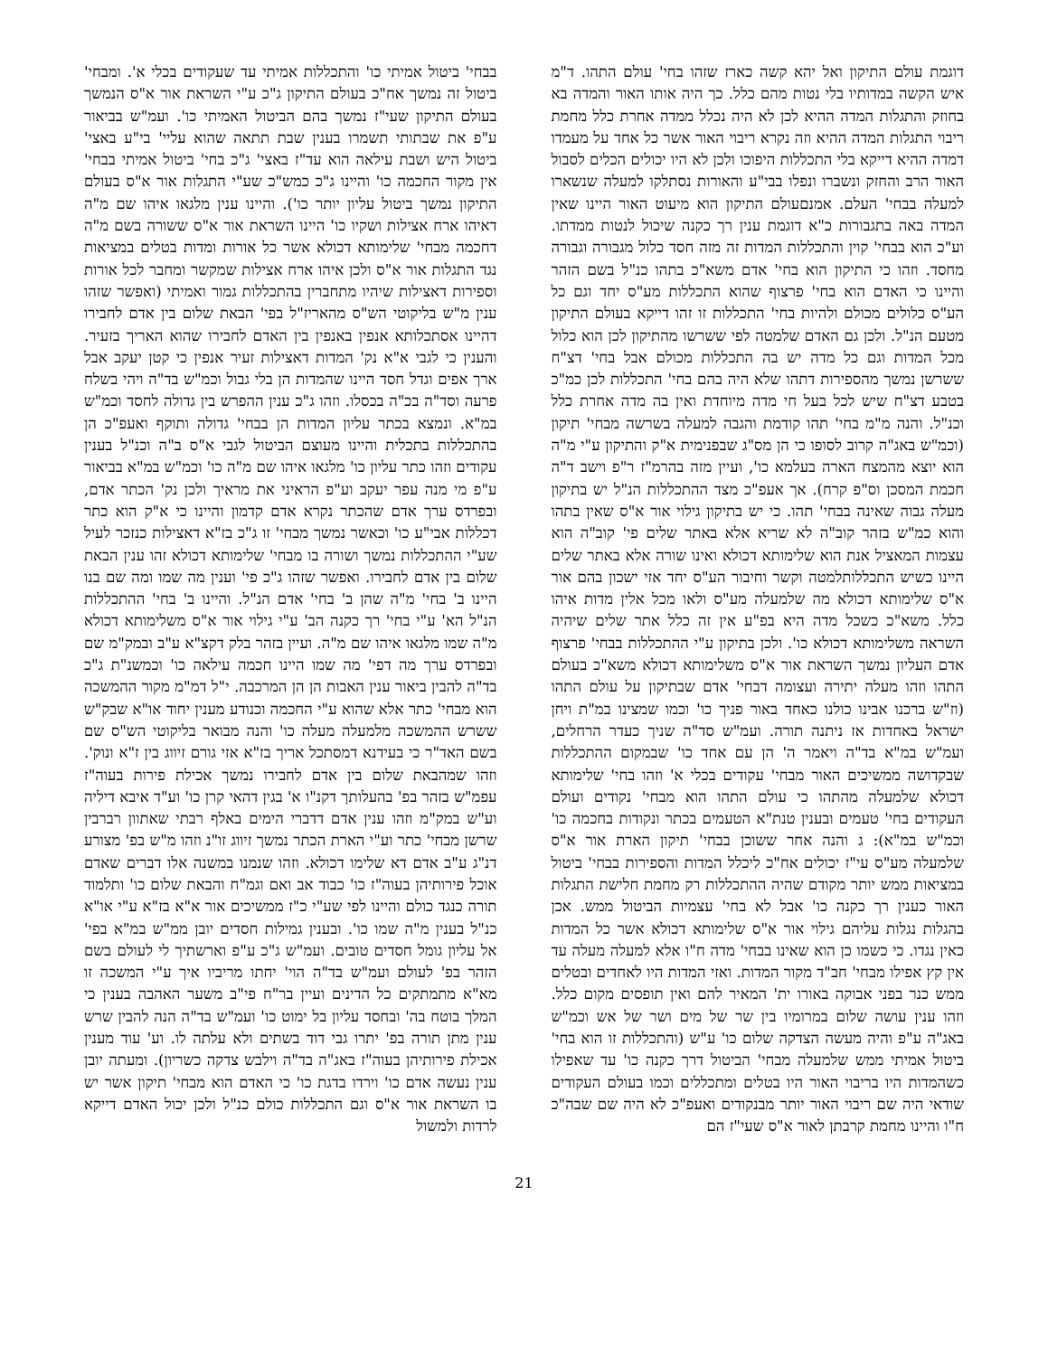דוגמת עולם התיקון ואל יהא קשה כארז שזהו בחי' עולם התהו. ד"מ איש הקשה במדותיו בלי נטות מהם כלל. כך היה אותו האור והמדה בא בחוזק והתגלות המדה ההיא לכן לא היה נכלל ממדה אחרת כלל מחמת ריבוי התגלות המדה ההיא וזה נקרא ריבוי האור אשר כל אחד על מעמדו דמדה ההיא דייקא בלי התכללות היפוכו ולכן לא היו יכולים הכלים לסבול האור הרב והחזק ונשברו ונפלו בבי"ע והאורות נסתלקו למעלה שנשארו למעלה בבחי' העלם. אמנםעולם התיקון הוא מיעוט האור היינו שאין המדה באה בתגבורות כ"א דוגמת ענין רך כקנה שיכול לנטות ממדתו. וע"כ הוא בבחי' קוין והתכללות המדות זה מזה חסד כלול מגבורה וגבורה מחסד. וזהו כי התיקון הוא בחי' אדם משא"כ בתהו כנ"ל בשם הזהר והיינו כי האדם הוא בחי' פרצוף שהוא התכללות מע"ס יחד וגם כל הע"ס כלולים מכולם ולהיות בחי' התכללות זו זהו דייקא בעולם התיקון מטעם הנ"ל. ולכן גם האדם שלמטה לפי ששרשו מהתיקון לכן הוא כלול מכל המדות וגם כל מדה יש בה התכללות מכולם אבל בחי' דצ"ח ששרשן נמשך מהספירות דתהו שלא היה בהם בחי' התכללות לכן כמ"כ בטבע דצ"ח שיש לכל בעל חי מדה מיוחדת ואין בה מדה אחרת כלל וכנ"ל. והנה מ"מ בחי' תהו קודמת והגבה למעלה בשרשה מבחי' תיקון (וכמ"ש באג"ה קרוב לסופו כי הן מס"ג שבפנימית א"ק והתיקון ע"י מ"ה הוא יוצא מהמצח הארה בעלמא כו', ועיין מזה בהרמ"ז ר"פ וישב ד"ה חכמת המסכן וס"פ קרח). אך אעפ"כ מצד ההתכללות הנ"ל יש בתיקון מעלה גבוה שאינה בבחי' תהו. כי יש בתיקון גילוי אור א"ס שאין בתהו והוא כמ"ש בזהר קוב"ה לא שריא אלא באתר שלים פי' קוב"ה הוא עצמות המאציל אנת הוא שלימותא דכולא ואינו שורה אלא באתר שלים היינו כשיש התכללותלמטה וקשר וחיבור הע"ס יחד אזי ישכון בהם אור א"ס שלימותא דכולא מה שלמעלה מע"ס ולאו מכל אלין מדות איהו כלל. משא"כ כשכל מדה היא בפ"ע אין זה כלל אתר שלים שיהיה השראה משלימותא דכולא כו'. ולכן בתיקון ע"י ההתכללות בבחי' פרצוף אדם העליון נמשך השראת אור א"ס משלימותא דכולא משא"כ בעולם התהו וזהו מעלה יתירה ועצומה דבחי' אדם שבתיקון על עולם התהו (וז"ש ברכנו אבינו כולנו כאחד באור פניך כו' וכמו שמצינו במ"ת ויחן ישראל באחדות אז ניתנה תורה. ועמ"ש סד"ה שניך כעדר הרחלים, ועמ"ש במ"א בד"ה ויאמר ה' הן עם אחד כו' שבמקום ההתכללות שבקדושה ממשיכים האור מבחי' עקודים בכלי א' וזהו בחי' שלימותא דכולא שלמעלה מהתהו כי עולם התהו הוא מבחי' נקודים ועולם העקודים בחי' טעמים ובענין טנת"א הטעמים בכתר ונקודות בחכמה כו' וכמ"ש במ"א): ג והנה אחר ששוכן בבחי' תיקון הארת אור א"ס שלמעלה מע"ס עי"ז יכולים אח"כ ליכלל המדות והספירות בבחי' ביטול במציאות ממש יותר מקודם שהיה ההתכללות רק מחמת חלישת התגלות האור כענין רך כקנה כו' אבל לא בחי' עצמיות הביטול ממש. אכן בהגלות נגלות עליהם גילוי אור א"ס שלימותא דכולא אשר כל המדות כאין נגדו. כי כשמו כן הוא שאינו בבחי' מדה ח"ו אלא למעלה מעלה עד אין קץ אפילו מבחי' חב"ד מקור המדות. ואזי המדות היו לאחדים ובטלים ממש כנר בפני אבוקה באורו ית' המאיר להם ואין תופסים מקום כלל. וזהו ענין עושה שלום במרומיו בין שר של מים ושר של אש וכמ"ש באג"ה ע"פ והיה מעשה הצדקה שלום כו' ע"ש (והתכללות זו הוא בחי' ביטול אמיתי ממש שלמעלה מבחי' הביטול דרך כקנה כו' עד שאפילו כשהמדות היו בריבוי האור היו בטלים ומתכללים וכמו בעולם העקודים שודאי היה שם ריבוי האור יותר מבנקודים ואעפ"כ לא היה שם שבה"כ ח"ו והיינו מחמת קרבתן לאור א"ס שעי"ז הם
בבחי' ביטול אמיתי כו' והתכללות אמיתי עד שעקודים בכלי א'. ומבחי' ביטול זה נמשך אח"כ בעולם התיקון ג"כ ע"י השראת אור א"ס הנמשך בעולם התיקון שעי"ז נמשך בהם הביטול האמיתי כו'. ועמ"ש בביאור ע"פ את שבתותי תשמרו בענין שבת תתאה שהוא עליי' בי"ע באצי' ביטול היש ושבת עילאה הוא עד"ז באצי' ג"כ בחי' ביטול אמיתי בבחי' אין מקור החכמה כו' והיינו ג"כ כמש"כ שע"י התגלות אור א"ס בעולם התיקון נמשך ביטול עליון יותר כו'). והיינו ענין מלגאו איהו שם מ"ה דאיהו ארח אצילות ושקיו כו' היינו השראת אור א"ס ששורה בשם מ"ה דחכמה מבחי' שלימותא דכולא אשר כל אורות ומדות בטלים במציאות נגד התגלות אור א"ס ולכן איהו ארח אצילות שמקשר ומחבר לכל אורות וספירות דאצילות שיהיו מתחברין בהתכללות גמור ואמיתי (ואפשר שזהו ענין מ"ש בליקוטי הש"ס מהאריז"ל בפי' הבאת שלום בין אדם לחבירו דהיינו אסתכלותא אנפין באנפין בין האדם לחבירו שהוא האריך בזעיר. והענין כי לגבי א"א נק' המדות דאצילות זעיר אנפין כי קטן יעקב אבל ארך אפים וגדל חסד היינו שהמדות הן בלי גבול וכמ"ש בד"ה ויהי בשלח פרעה וסד"ה בכ"ה בכסלו. וזהו ג"כ ענין ההפרש בין גדולה לחסד וכמ"ש במ"א. ונמצא בכתר עליון המדות הן בבחי' גדולה ותוקף ואעפ"כ הן בהתכללות בתכלית והיינו מעוצם הביטול לגבי א"ס ב"ה וכנ"ל בענין עקודים וזהו כתר עליון כו' מלגאו איהו שם מ"ה כו' וכמ"ש במ"א בביאור ע"פ מי מנה עפר יעקב וע"פ הראיני את מראיך ולכן נק' הכתר אדם, ובפרדס ערך אדם שהכתר נקרא אדם קדמון והיינו כי א"ק הוא כתר דכללות אבי"ע כו' וכאשר נמשך מבחי' זו ג"כ בז"א דאצילות כנזכר לעיל שע"י ההתכללות נמשך ושורה בו מבחי' שלימותא דכולא זהו ענין הבאת שלום בין אדם לחבירו. ואפשר שזהו ג"כ פי' וענין מה שמו ומה שם בנו היינו ב' בחי' מ"ה שהן ב' בחי' אדם הנ"ל. והיינו ב' בחי' ההתכללות הנ"ל הא' ע"י בחי' רך כקנה הב' ע"י גילוי אור א"ס משלימותא דכולא מ"ה שמו מלגאו איהו שם מ"ה. ועיין בזהר בלק דקצ"א ע"ב ובמק"מ שם ובפרדס ערך מה דפי' מה שמו היינו חכמה עילאה כו' וכמשנ"ת ג"כ בד"ה להבין ביאור ענין האבות הן הן המרכבה. י"ל דמ"מ מקור ההמשכה הוא מבחי' כתר אלא שהוא ע"י החכמה וכנודע מענין יחוד או"א שבק"ש ששרש ההמשכה מלמעלה מעלה כו' והנה מבואר בליקוטי הש"ס שם בשם האד"ר כי בעידנא דמסתכל אריך בז"א אזי גורם זיווג בין ז"א ונוק'. וזהו שמהבאת שלום בין אדם לחבירו נמשך אכילת פירות בעוה"ז עפמ"ש בזהר בפ' בהעלותך דקנ"ו א' בגין דהאי קרן כו' וע"ד איבא דיליה וע"ש במק"מ וזהו ענין אדם דדברי הימים באלף רבתי שאתוון רברבין שרשן מבחי' כתר וע"י הארת הכתר נמשך זיווג זו"נ וזהו מ"ש בפ' מצורע דנ"ג ע"ב אדם דא שלימו דכולא. וזהו שנמנו במשנה אלו דברים שאדם אוכל פירותיהן בעוה"ז כו' כבוד אב ואם וגמ"ח והבאת שלום כו' ותלמוד תורה כנגד כולם והיינו לפי שע"י כ"ז ממשיכים אור א"א בז"א ע"י או"א כנ"ל בענין מ"ה שמו כו'. ובענין גמילות חסדים יובן ממ"ש במ"א בפי' אל עליון גומל חסדים טובים. ועמ"ש ג"כ ע"פ וארשתיך לי לעולם בשם הזהר בפ' לעולם ועמ"ש בד"ה הוי' יחתו מריביו איך ע"י המשכה זו מא"א מתמתקים כל הדינים ועיין בר"ח פי"ב משער האהבה בענין כי המלך בוטח בה' ובחסד עליון בל ימוט כו' ועמ"ש בד"ה הנה להבין שרש ענין מתן תורה בפ' יתרו גבי דוד בשתים ולא עלתה לו. וע' עוד מענין אכילת פירותיהן בעוה"ז באג"ה בד"ה וילבש צדקה כשריון). ומעתה יובן ענין נעשה אדם כו' וירדו בדגת כו' כי האדם הוא מבחי' תיקון אשר יש בו השראת אור א"ס וגם התכללות כולם כנ"ל ולכן יכול האדם דייקא לרדות ולמשול
21